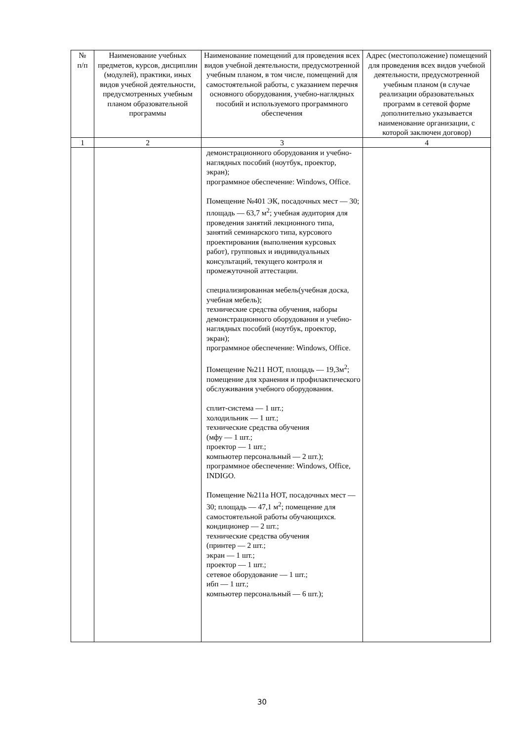| № п/п | Наименование учебных предметов, курсов, дисциплин (модулей), практики, иных видов учебной деятельности, предусмотренных учебным планом образовательной программы | Наименование помещений для проведения всех видов учебной деятельности, предусмотренной учебным планом, в том числе, помещений для самостоятельной работы, с указанием перечня основного оборудования, учебно-наглядных пособий и используемого программного обеспечения | Адрес (местоположение) помещений для проведения всех видов учебной деятельности, предусмотренной учебным планом (в случае реализации образовательных программ в сетевой форме дополнительно указывается наименование организации, с которой заключен договор) |
| --- | --- | --- | --- |
| 1 | 2 | 3 | 4 |
| | | демонстрационного оборудования и учебно-наглядных пособий (ноутбук, проектор, экран); программное обеспечение: Windows, Office. Помещение №401 ЭК, посадочных мест — 30; площадь — 63,7 м<sup>2</sup>; учебная аудитория для проведения занятий лекционного типа, занятий семинарского типа, курсового проектирования (выполнения курсовых работ), групповых и индивидуальных консультаций, текущего контроля и промежуточной аттестации. специализированная мебель(учебная доска, учебная мебель); технические средства обучения, наборы демонстрационного оборудования и учебно-наглядных пособий (ноутбук, проектор, экран); программное обеспечение: Windows, Office. Помещение №211 НОТ, площадь — 19,3м<sup>2</sup>; помещение для хранения и профилактического обслуживания учебного оборудования. сплит-система — 1 шт.; холодильник — 1 шт.; технические средства обучения (мфу — 1 шт.; проектор — 1 шт.; компьютер персональный — 2 шт.); программное обеспечение: Windows, Office, INDIGO. Помещение №211а НОТ, посадочных мест — 30; площадь — 47,1 м<sup>2</sup>; помещение для самостоятельной работы обучающихся. кондиционер — 2 шт.; технические средства обучения (принтер — 2 шт.; экран — 1 шт.; проектор — 1 шт.; сетевое оборудование — 1 шт.; ибп — 1 шт.; компьютер персональный — 6 шт.); | |
30